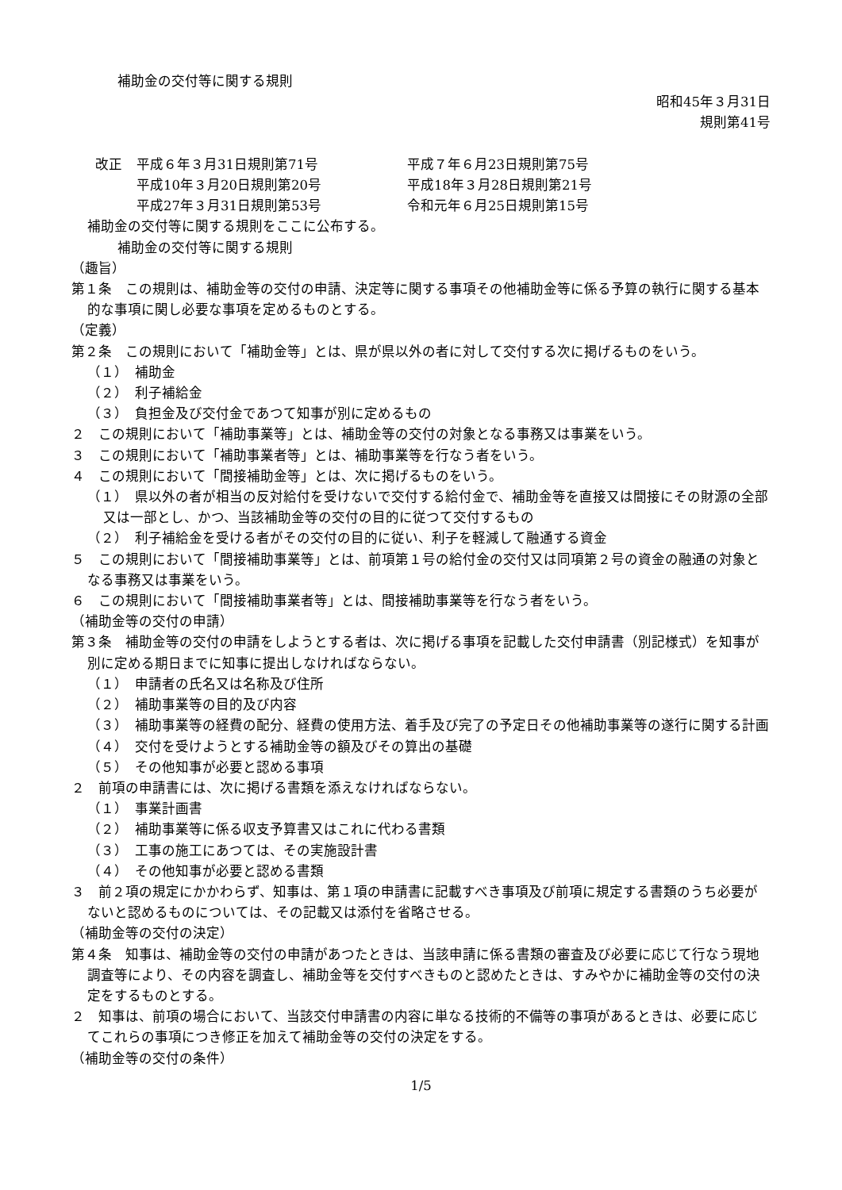補助金の交付等に関する規則
昭和45年３月31日
規則第41号
| 改正 | 平成６年３月31日規則第71号 | 平成７年６月23日規則第75号 |
| | 平成10年３月20日規則第20号 | 平成18年３月28日規則第21号 |
| | 平成27年３月31日規則第53号 | 令和元年６月25日規則第15号 |
補助金の交付等に関する規則をここに公布する。
補助金の交付等に関する規則
（趣旨）
第１条　この規則は、補助金等の交付の申請、決定等に関する事項その他補助金等に係る予算の執行に関する基本的な事項に関し必要な事項を定めるものとする。
（定義）
第２条　この規則において「補助金等」とは、県が県以外の者に対して交付する次に掲げるものをいう。
（１）　補助金
（２）　利子補給金
（３）　負担金及び交付金であつて知事が別に定めるもの
２　この規則において「補助事業等」とは、補助金等の交付の対象となる事務又は事業をいう。
３　この規則において「補助事業者等」とは、補助事業等を行なう者をいう。
４　この規則において「間接補助金等」とは、次に掲げるものをいう。
（１）　県以外の者が相当の反対給付を受けないで交付する給付金で、補助金等を直接又は間接にその財源の全部又は一部とし、かつ、当該補助金等の交付の目的に従つて交付するもの
（２）　利子補給金を受ける者がその交付の目的に従い、利子を軽減して融通する資金
５　この規則において「間接補助事業等」とは、前項第１号の給付金の交付又は同項第２号の資金の融通の対象となる事務又は事業をいう。
６　この規則において「間接補助事業者等」とは、間接補助事業等を行なう者をいう。
（補助金等の交付の申請）
第３条　補助金等の交付の申請をしようとする者は、次に掲げる事項を記載した交付申請書（別記様式）を知事が別に定める期日までに知事に提出しなければならない。
（１）　申請者の氏名又は名称及び住所
（２）　補助事業等の目的及び内容
（３）　補助事業等の経費の配分、経費の使用方法、着手及び完了の予定日その他補助事業等の遂行に関する計画
（４）　交付を受けようとする補助金等の額及びその算出の基礎
（５）　その他知事が必要と認める事項
２　前項の申請書には、次に掲げる書類を添えなければならない。
（１）　事業計画書
（２）　補助事業等に係る収支予算書又はこれに代わる書類
（３）　工事の施工にあつては、その実施設計書
（４）　その他知事が必要と認める書類
３　前２項の規定にかかわらず、知事は、第１項の申請書に記載すべき事項及び前項に規定する書類のうち必要がないと認めるものについては、その記載又は添付を省略させる。
（補助金等の交付の決定）
第４条　知事は、補助金等の交付の申請があつたときは、当該申請に係る書類の審査及び必要に応じて行なう現地調査等により、その内容を調査し、補助金等を交付すべきものと認めたときは、すみやかに補助金等の交付の決定をするものとする。
２　知事は、前項の場合において、当該交付申請書の内容に単なる技術的不備等の事項があるときは、必要に応じてこれらの事項につき修正を加えて補助金等の交付の決定をする。
（補助金等の交付の条件）
1/5